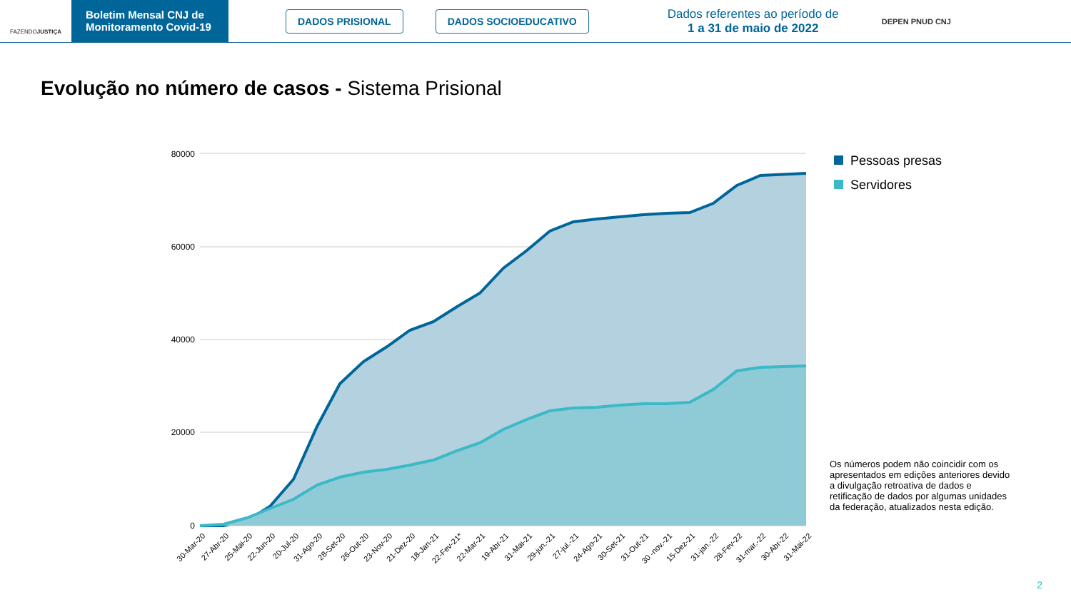FAZENDOJUSTIÇA
Boletim Mensal CNJ de Monitoramento Covid-19
DADOS PRISIONAL DADOS SOCIOEDUCATIVO
Dados referentes ao período de
1 a 31 de maio de 2022
DEPEN PNUD CNJ
Evolução no número de casos - Sistema Prisional
80000
60000
40000
20000
0
30-Mar-20
27-Abr-20
25-Mai-20
22-Jun-20
20-Jul-20
31-Ago-20
28-Set-20
26-Out-20
23-Nov-20
21-Dez-20
18-Jan-21
22-Fev-21*
22-Mar-21
19-Abr-21
31-Mai-21
29-jun.-21
27-jul.-21
24-Ago-21
30-Set-21
31-Out-21
30 -nov.-21
15-Dez-21
31-jan.-22
28-Fev-22
31-mar.-22
30-Abr-22
31-Mai-22
Pessoas presas
Servidores
Os números podem não coincidir com os apresentados em edições anteriores devido a divulgação retroativa de dados e retificação de dados por algumas unidades da federação, atualizados nesta edição.
2